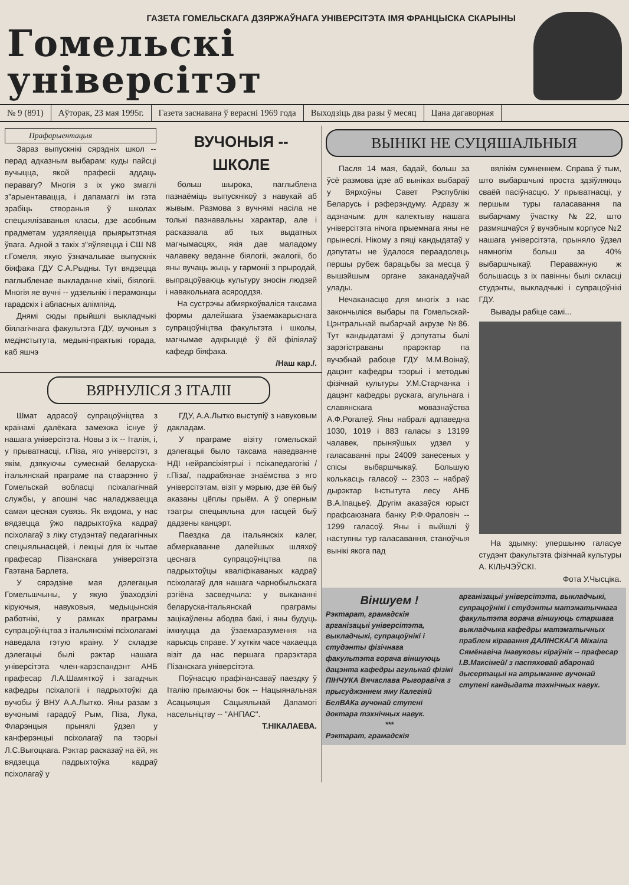ГАЗЕТА ГОМЕЛЬСКАГА ДЗЯРЖАЎНАГА УНІВЕРСІТЭТА ІМЯ ФРАНЦЫСКА СКАРЫНЫ
Гомельскі
універсітэт
№ 9 (891) Аўторак, 23 мая 1995г. Газета заснавана ў верасні 1969 года
Выходзіць два разы ў месяц Цана дагаворная
Прафарыентацыя
Зараз выпускнікі сярэдніх школ -- перад адказным выбарам: куды пайсці вучыцца, якой прафесіі аддаць перавагу? Многія з іх ужо змаглі з"арыентавацца, і дапамаглі ім гэта зрабіць створаныя ў школах спецыялізаваныя класы, дзе асобным прадметам удзяляецца прыярытэтная ўвага. Адной з такіх з"яўляецца і СШ N8 г.Гомеля, якую ўзначальвае выпускнік біяфака ГДУ С.А.Рыдны. Тут вядзецца паглыбленае выкладанне хіміі, біялогіі. Многія яе вучні -- удзельнікі і пераможцы гарадскіх і абласных алімпіяд.
Днямі сюды прыйшлі выкладчыкі біялагічнага факультэта ГДУ, вучоныя з медінстытута, медыкі-практыкі горада, каб яшчэ
ВУЧОНЫЯ -- ШКОЛЕ
больш шырока, паглыблена пазнаёміць выпускнікоў з навукай аб жывым. Размова з вучнямі насіла не толькі пазнавальны характар, але і расказвала аб тых выдатных магчымасцях, якія дае маладому чалавеку веданне біялогіі, экалогіі, бо яны вучаць жыць у гармоніі з прыродай, выпрацоўваюць культуру зносін людзей і навакольнага асяроддзя.
На сустрэчы абмяркоўваліся таксама формы далейшага ўзаемакарыснага супрацоўніцтва факультэта і школы, магчымае адкрыццё ў ёй філіялаў кафедр біяфака.
/Наш кар./.
ВЯРНУЛІСЯ З ІТАЛІІ
Шмат адрасоў супрацоўніцтва з краінамі далёкага замежжа існуе ў нашага універсітэта. Новы з іх -- Італія, і, у прыватнасці, г.Піза, яго універсітэт, з якім, дзякуючы сумеснай беларуска-італьянскай праграме па стварэнню ў Гомельскай вобласці псіхалагічнай службы, у апошні час наладжваецца самая цесная сувязь. Як вядома, у нас вядзецца ўжо падрыхтоўка кадраў псіхолагаў з ліку студэнтаў педагагічных спецыяльнасцей, і лекцыі для іх чытае прафесар Пізанскага універсітэта Гаэтана Барлета.
У сярэдзіне мая дэлегацыя Гомельшчыны, у якую ўваходзілі кіруючыя, навуковыя, медыцынскія работнікі, у рамках праграмы супрацоўніцтва з італьянскімі псіхолагамі наведала гэтую краіну. У складзе дэлегацыі былі рэктар нашага універсітэта член-карэспандэнт АНБ прафесар Л.А.Шамяткоў і загадчык кафедры псіхалогіі і падрыхтоўкі да вучобы ў ВНУ А.А.Лытко. Яны разам з вучонымі гарадоў Рым, Піза, Лука, Фларэнцыя прынялі ўдзел у канферэнцыі псіхолагаў па тэорыі Л.С.Выгоцкага. Рэктар расказаў на ёй, як вядзецца падрыхтоўка кадраў псіхолагаў у
ГДУ, А.А.Лытко выступіў з навуковым дакладам.
У праграме візіту гомельскай дэлегацыі было таксама наведванне НДІ нейрапсіхіятрыі і псіхапедагогікі /г.Піза/, падрабязнае знаёмства з яго універсітэтам, візіт у мэрыю, дзе ёй быў аказаны цёплы прыём. А ў оперным тэатры спецыяльна для гасцей быў дадзены канцэрт.
Паездка да італьянскіх калег, абмеркаванне далейшых шляхоў цеснага супрацоўніцтва па падрыхтоўцы кваліфікаваных кадраў псіхолагаў для нашага чарнобыльскага рэгіёна засведчыла: у выкананні беларуска-італьянскай праграмы зацікаўлены абодва бакі, і яны будуць імкнуцца да ўзаемаразумення на карысць справе. У хуткім часе чакаецца візіт да нас першага прарэктара Пізанскага універсітэта.
Поўнасцю прафінансаваў паездку ў Італію прымаючы бок -- Нацыянальная Асацыяцыя Сацыяльнай Дапамогі насельніцтву -- "АНПАС".
Т.НІКАЛАЕВА.
ВЫНІКІ НЕ СУЦЯШАЛЬНЫЯ
Пасля 14 мая, бадай, больш за ўсё размова ідзе аб выніках выбараў у Вярхоўны Савет Рэспублікі Беларусь і рэферэндуму. Адразу ж адзначым: для калектыву нашага універсітэта нічога прыемнага яны не прынеслі. Нікому з пяці кандыдатаў у дэпутаты не ўдалося пераадолець першы рубеж барацьбы за месца ў вышэйшым органе заканадаўчай улады.
Нечаканасцю для многіх з нас закончыліся выбары па Гомельскай-Цэнтральнай выбарчай акрузе №86. Тут кандыдатамі ў дэпутаты былі зарэгістраваны прарэктар па вучэбнай рабоце ГДУ М.М.Воінаў, дацэнт кафедры тэорыі і методыкі фізічнай культуры У.М.Старчанка і дацэнт кафедры рускага, агульнага і славянскага мовазнаўства А.Ф.Рогалеў. Яны набралі адпаведна 1030, 1019 і 883 галасы з 13199 чалавек, прыняўшых удзел у галасаванні пры 24009 занесеных у спісы выбаршчыкаў. Большую колькасць галасоў -- 2303 -- набраў дырэктар Інстытута лесу АНБ В.А.Іпацьеў. Другім аказаўся юрыст прафсаюзнага банку Р.Ф.Фраловіч -- 1299 галасоў. Яны і выйшлі ў наступны тур галасавання, станоўчыя вынікі якога пад
вялікім сумненнем. Справа ў тым, што выбаршчыкі проста здзіўляюць сваёй пасіўнасцю. У прыватнасці, у першым туры галасавання па выбарчаму ўчастку №22, што размяшчаўся ў вучэбным корпусе №2 нашага універсітэта, прыняло ўдзел нямногім больш за 40% выбаршчыкаў. Пераважную ж большасць з іх павінны былі скласці студэнты, выкладчыкі і супрацоўнікі ГДУ.
Вывады рабіце самі...
На здымку: упершыню галасуе студэнт факультэта фізічнай культуры А. КІЛЬЧЭЎСКІ.
Фота У.Чысціка.
Віншуем !
Рэктарат, грамадскія арганізацыі універсітэта, выкладчыкі, супрацоўнікі і студэнты фізічнага факультэта горача віншуюць дацэнта кафедры агульнай фізікі ПІНЧУКА Вячаслава Рыгоравіча з прысуджэннем яму Калегіяй БелВАКа вучонай ступені доктара тэхнічных навук.
***
Рэктарат, грамадскія
арганізацыі універсітэта, выкладчыкі, супрацоўнікі і студэнты матэматычнага факультэта горача віншуюць старшага выкладчыка кафедры матэматычных праблем кіравання ДАЛІНСКАГА Міхаіла Сямёнавіча /навуковы кіраўнік -- прафесар І.В.Максімей/ з паспяховай абаронай дысертацыі на атрыманне вучонай ступені кандыдата тэхнічных навук.